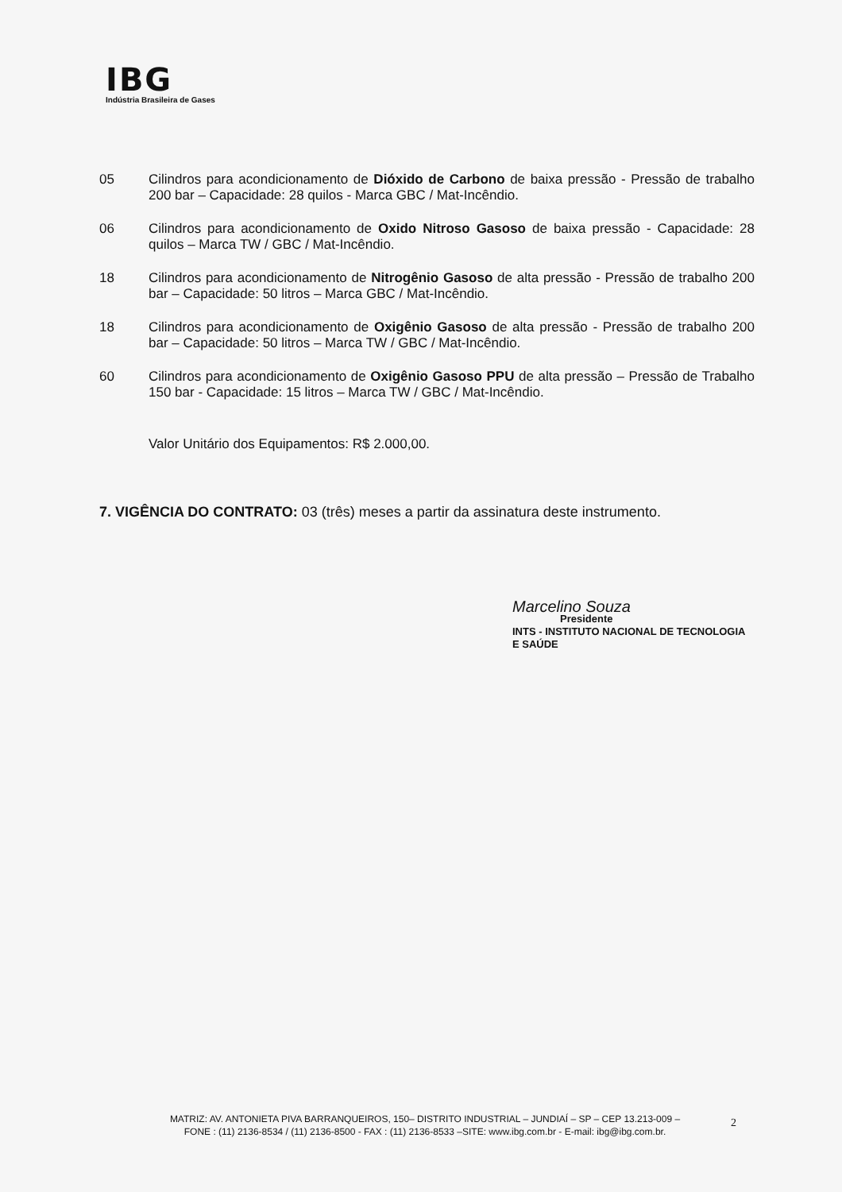IBG
Indústria Brasileira de Gases
05 Cilindros para acondicionamento de Dióxido de Carbono de baixa pressão - Pressão de trabalho 200 bar – Capacidade: 28 quilos - Marca GBC / Mat-Incêndio.
06 Cilindros para acondicionamento de Oxido Nitroso Gasoso de baixa pressão - Capacidade: 28 quilos – Marca TW / GBC / Mat-Incêndio.
18 Cilindros para acondicionamento de Nitrogênio Gasoso de alta pressão - Pressão de trabalho 200 bar – Capacidade: 50 litros – Marca GBC / Mat-Incêndio.
18 Cilindros para acondicionamento de Oxigênio Gasoso de alta pressão - Pressão de trabalho 200 bar – Capacidade: 50 litros – Marca TW / GBC / Mat-Incêndio.
60 Cilindros para acondicionamento de Oxigênio Gasoso PPU de alta pressão – Pressão de Trabalho 150 bar - Capacidade: 15 litros – Marca TW / GBC / Mat-Incêndio.
Valor Unitário dos Equipamentos: R$ 2.000,00.
7. VIGÊNCIA DO CONTRATO: 03 (três) meses a partir da assinatura deste instrumento.
Marcelino Souza
Presidente
INTS - INSTITUTO NACIONAL DE TECNOLOGIA E SAÚDE
MATRIZ: AV. ANTONIETA PIVA BARRANQUEIROS, 150– DISTRITO INDUSTRIAL – JUNDIAÍ – SP – CEP 13.213-009 –
FONE : (11) 2136-8534 / (11) 2136-8500 - FAX : (11) 2136-8533 –SITE: www.ibg.com.br - E-mail: ibg@ibg.com.br.
2